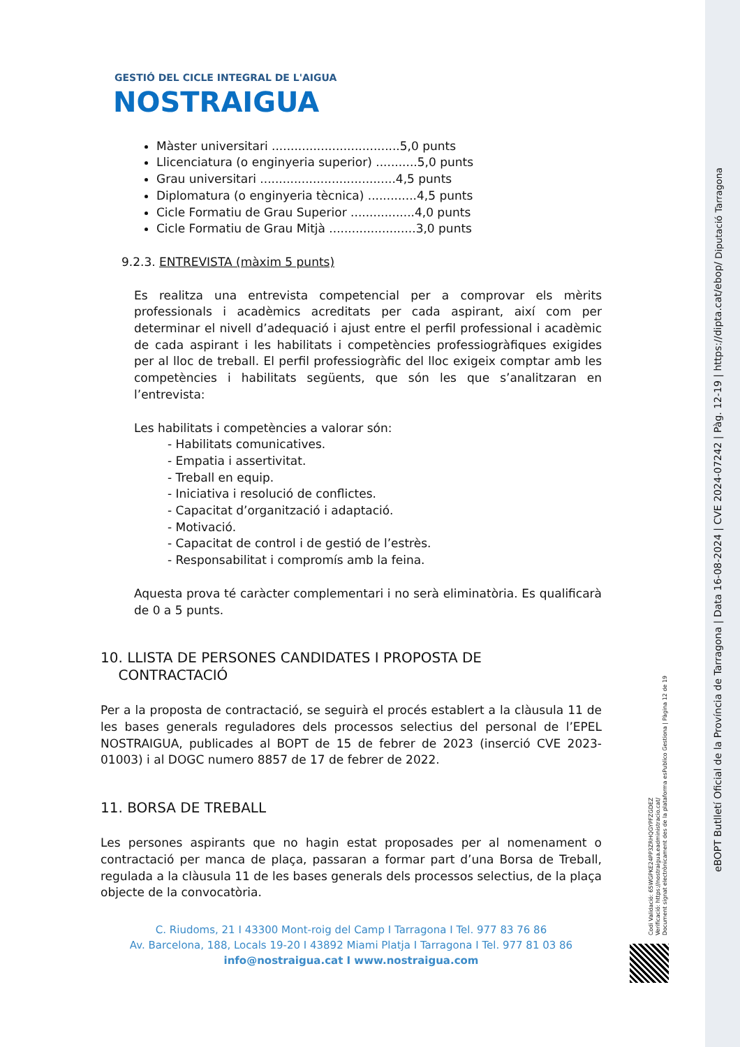GESTIÓ DEL CICLE INTEGRAL DE L'AIGUA
NOSTRAIGUA
Màster universitari ..................................5,0 punts
Llicenciatura (o enginyeria superior) ...........5,0 punts
Grau universitari ....................................4,5 punts
Diplomatura (o enginyeria tècnica) .............4,5 punts
Cicle Formatiu de Grau Superior .................4,0 punts
Cicle Formatiu de Grau Mitjà .......................3,0 punts
9.2.3. ENTREVISTA (màxim 5 punts)
Es realitza una entrevista competencial per a comprovar els mèrits professionals i acadèmics acreditats per cada aspirant, així com per determinar el nivell d’adequació i ajust entre el perfil professional i acadèmic de cada aspirant i les habilitats i competències professiogràfiques exigides per al lloc de treball. El perfil professiogràfic del lloc exigeix comptar amb les competències i habilitats següents, que són les que s’analitzaran en l’entrevista:
Les habilitats i competències a valorar són:
- Habilitats comunicatives.
- Empatia i assertivitat.
- Treball en equip.
- Iniciativa i resolució de conflictes.
- Capacitat d’organització i adaptació.
- Motivació.
- Capacitat de control i de gestió de l’estrès.
- Responsabilitat i compromís amb la feina.
Aquesta prova té caràcter complementari i no serà eliminatòria. Es qualificarà de 0 a 5 punts.
10. LLISTA DE PERSONES CANDIDATES I PROPOSTA DE
CONTRACTACIÓ
Per a la proposta de contractació, se seguirà el procés establert a la clàusula 11 de les bases generals reguladores dels processos selectius del personal de l’EPEL NOSTRAIGUA, publicades al BOPT de 15 de febrer de 2023 (inserció CVE 2023-01003) i al DOGC numero 8857 de 17 de febrer de 2022.
11. BORSA DE TREBALL
Les persones aspirants que no hagin estat proposades per al nomenament o contractació per manca de plaça, passaran a formar part d’una Borsa de Treball, regulada a la clàusula 11 de les bases generals dels processos selectius, de la plaça objecte de la convocatòria.
C. Riudoms, 21 I 43300 Mont-roig del Camp I Tarragona I Tel. 977 83 76 86
Av. Barcelona, 188, Locals 19-20 I 43892 Miami Platja I Tarragona I Tel. 977 81 03 86
info@nostraigua.cat I www.nostraigua.com
Codi Validació: 65WGPKE24PP3ZRHQGYPFZGDEZ
Verificació: https://nostraigua.eadministracio.cat/
Document signat electrònicament des de la plataforma esPublico Gestiona | Pàgina 12 de 19
Diputació Tarragona
eBOPT Butlletí Oficial de la Província de Tarragona | Data 16-08-2024 | CVE 2024-07242 | Pàg. 12-19 | https://dipta.cat/ebop/